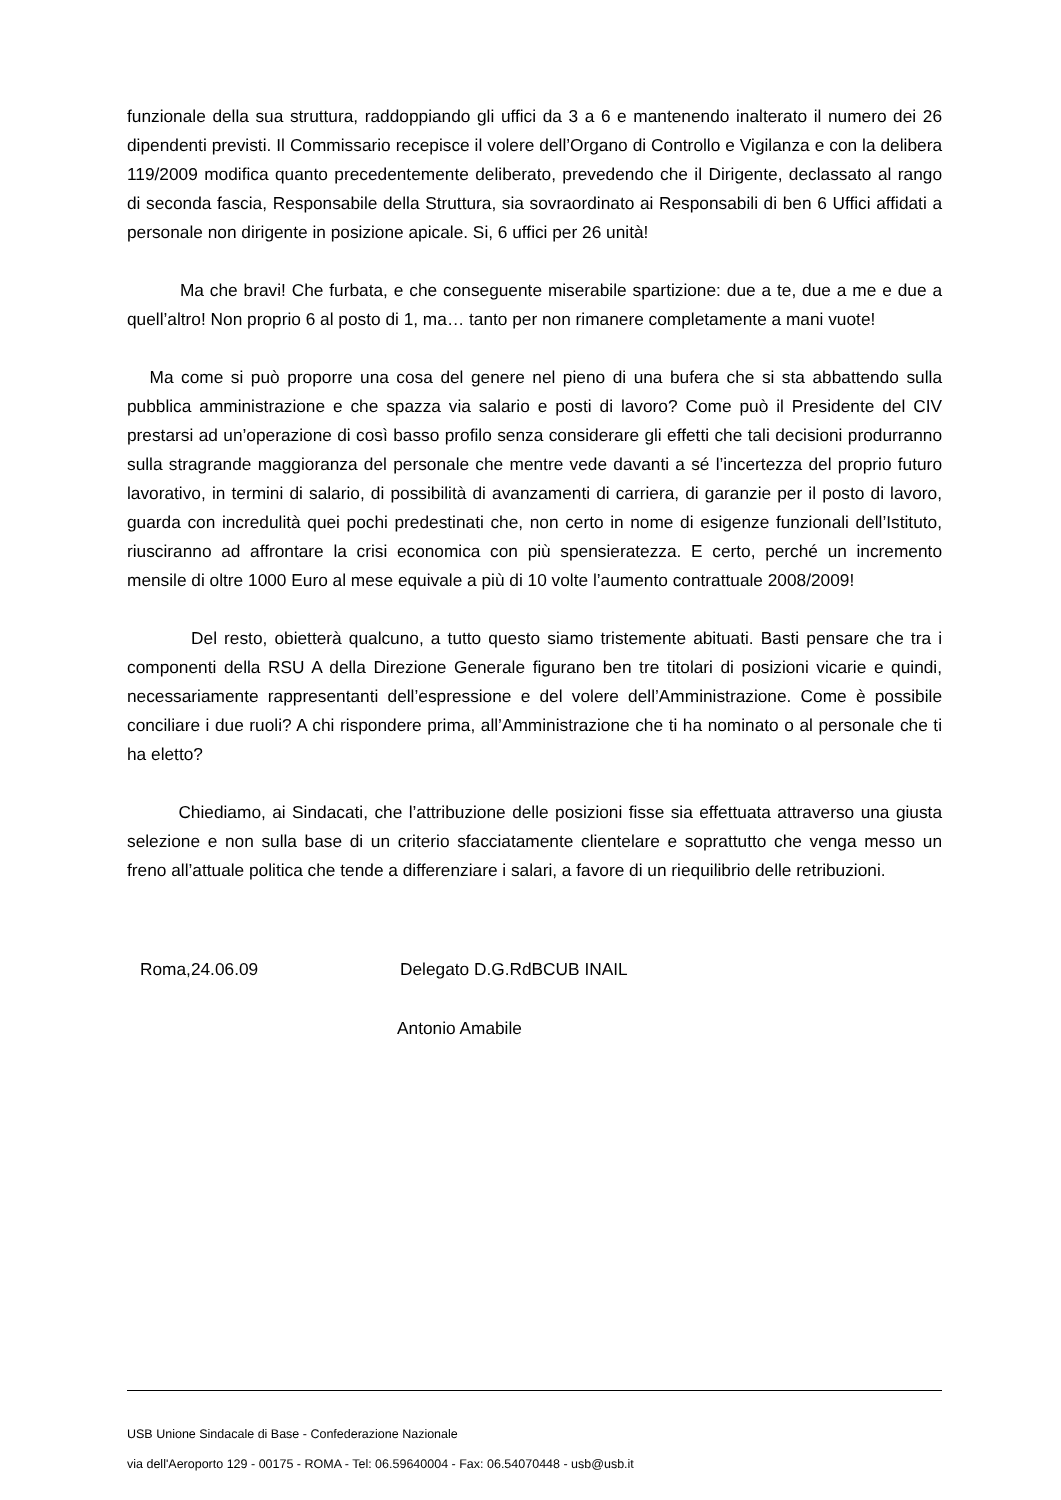funzionale della sua struttura, raddoppiando gli uffici da 3 a 6 e mantenendo inalterato il numero dei 26 dipendenti previsti. Il Commissario recepisce il volere dell’Organo di Controllo e Vigilanza e con la delibera 119/2009 modifica quanto precedentemente deliberato, prevedendo che il Dirigente, declassato al rango di seconda fascia, Responsabile della Struttura, sia sovraordinato ai Responsabili di ben 6 Uffici affidati a personale non dirigente in posizione apicale. Si, 6 uffici per 26 unità!
Ma che bravi! Che furbata, e che conseguente miserabile spartizione: due a te, due a me e due a quell’altro! Non proprio 6 al posto di 1, ma… tanto per non rimanere completamente a mani vuote!
Ma come si può proporre una cosa del genere nel pieno di una bufera che si sta abbattendo sulla pubblica amministrazione e che spazza via salario e posti di lavoro? Come può il Presidente del CIV prestarsi ad un’operazione di così basso profilo senza considerare gli effetti che tali decisioni produrranno sulla stragrande maggioranza del personale che mentre vede davanti a sé l’incertezza del proprio futuro lavorativo, in termini di salario, di possibilità di avanzamenti di carriera, di garanzie per il posto di lavoro, guarda con incredulità quei pochi predestinati che, non certo in nome di esigenze funzionali dell’Istituto, riusciranno ad affrontare la crisi economica con più spensieratezza. E certo, perché un incremento mensile di oltre 1000 Euro al mese equivale a più di 10 volte l’aumento contrattuale 2008/2009!
Del resto, obietterà qualcuno, a tutto questo siamo tristemente abituati. Basti pensare che tra i componenti della RSU A della Direzione Generale figurano ben tre titolari di posizioni vicarie e quindi, necessariamente rappresentanti dell’espressione e del volere dell’Amministrazione. Come è possibile conciliare i due ruoli? A chi rispondere prima, all’Amministrazione che ti ha nominato o al personale che ti ha eletto?
Chiediamo, ai Sindacati, che l’attribuzione delle posizioni fisse sia effettuata attraverso una giusta selezione e non sulla base di un criterio sfacciatamente clientelare e soprattutto che venga messo un freno all’attuale politica che tende a differenziare i salari, a favore di un riequilibrio delle retribuzioni.
Roma,24.06.09 Delegato D.G.RdBCUB INAIL
Antonio Amabile
USB Unione Sindacale di Base - Confederazione Nazionale
via dell'Aeroporto 129 - 00175 - ROMA - Tel: 06.59640004 - Fax: 06.54070448 - usb@usb.it